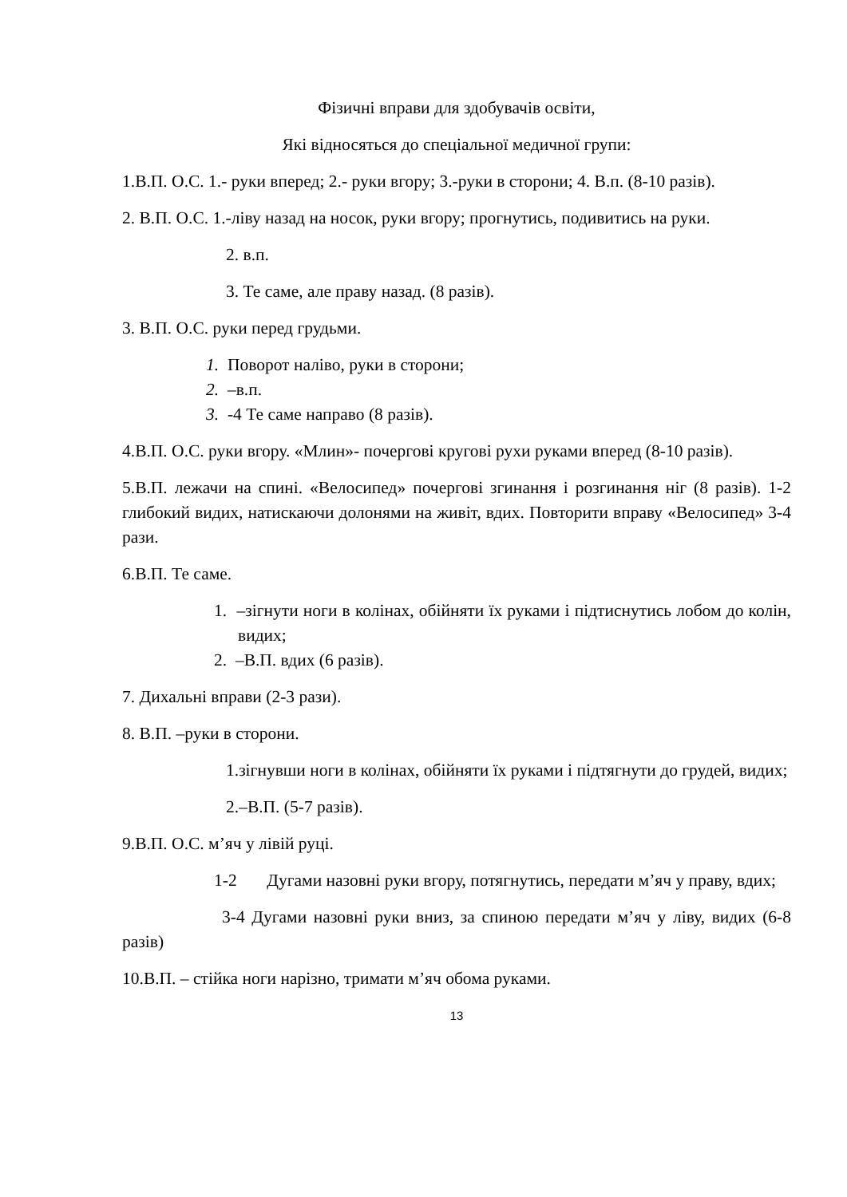Фізичні вправи для здобувачів освіти,
Які відносяться до спеціальної медичної групи:
1.В.П. О.С. 1.- руки вперед; 2.- руки вгору; 3.-руки в сторони; 4. В.п. (8-10 разів).
2. В.П. О.С. 1.-ліву назад на носок, руки вгору; прогнутись, подивитись на руки.
2. в.п.
3. Те саме, але праву назад. (8 разів).
3. В.П. О.С. руки перед грудьми.
1. Поворот наліво, руки в сторони;
2. –в.п.
3. -4 Те саме направо (8 разів).
4.В.П. О.С. руки вгору. «Млин»- почергові кругові рухи руками вперед (8-10 разів).
5.В.П. лежачи на спині. «Велосипед» почергові згинання і розгинання ніг (8 разів). 1-2 глибокий видих, натискаючи долонями на живіт, вдих. Повторити вправу «Велосипед» 3-4 рази.
6.В.П. Те саме.
1. –зігнути ноги в колінах, обійняти їх руками і підтиснутись лобом до колін, видих;
2. –В.П. вдих (6 разів).
7. Дихальні вправи (2-3 рази).
8. В.П. –руки в сторони.
1.зігнувши ноги в колінах, обійняти їх руками і підтягнути до грудей, видих;
2.–В.П. (5-7 разів).
9.В.П. О.С. м’яч у лівій руці.
1-2 Дугами назовні руки вгору, потягнутись, передати м’яч у праву, вдих;
3-4 Дугами назовні руки вниз, за спиною передати м’яч у ліву, видих (6-8 разів)
10.В.П. – стійка ноги нарізно, тримати м’яч обома руками.
13